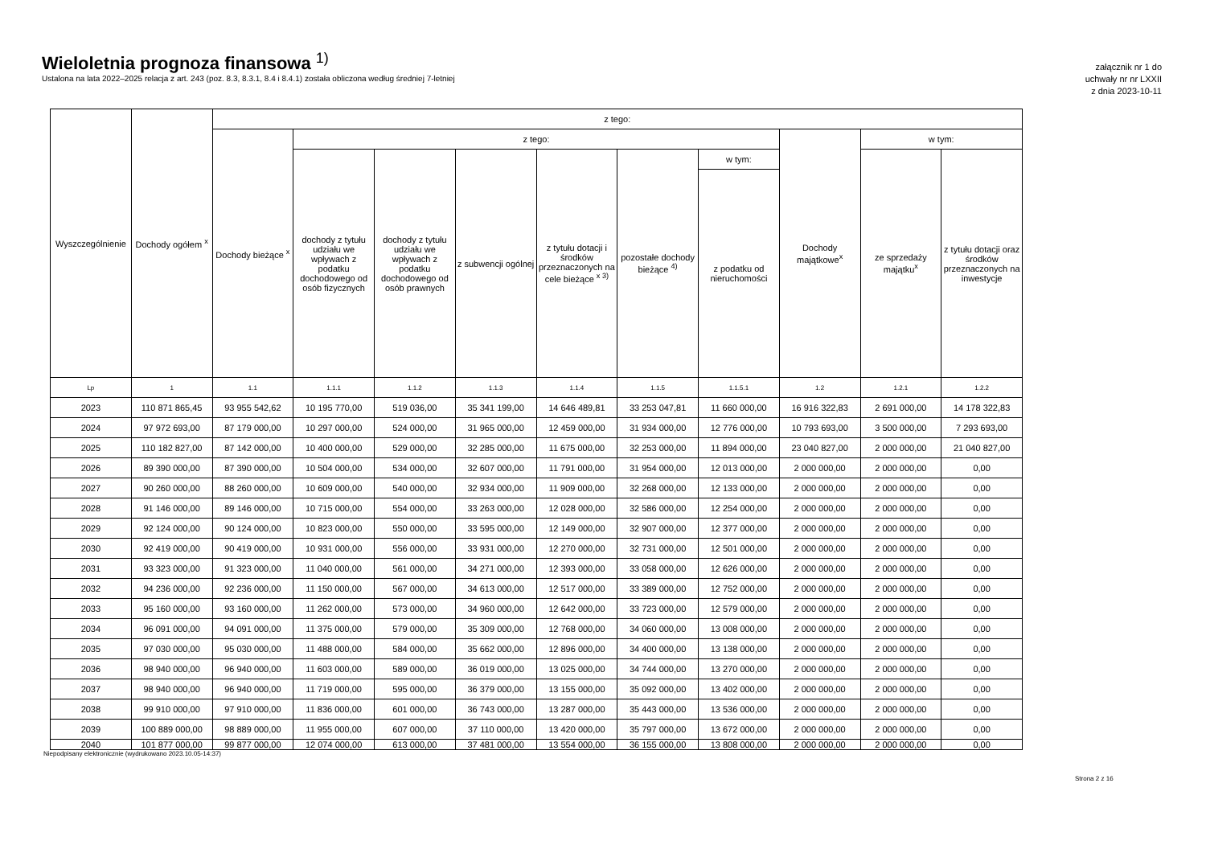Wieloletnia prognoza finansowa <sup>1)</sup>
Ustalona na lata 2022–2025 relacja z art. 243 (poz. 8.3, 8.3.1, 8.4 i 8.4.1) została obliczona według średniej 7-letniej
załącznik nr 1 do
uchwały nr nr LXXII
z dnia 2023-10-11
| Wyszczególnienie | Dochody ogółem <sup>x</sup> | z tego: | | | | | | | | | |
| --- | --- | --- | --- | --- | --- | --- | --- | --- | --- | --- | --- |
| | | Dochody bieżące <sup>x</sup> | z tego: | | | | | | Dochody majątkowe<sup>x</sup> | w tym: | |
| | | | dochody z tytułu udziału we wpływach z podatku dochodowego od osób fizycznych | dochody z tytułu udziału we wpływach z podatku dochodowego od osób prawnych | z subwencji ogólnej | z tytułu dotacji i środków przeznaczonych na cele bieżące <sup>x 3)</sup> | pozostałe dochody bieżące <sup>4)</sup> | w tym: | | ze sprzedaży majątku<sup>x</sup> | z tytułu dotacji oraz środków przeznaczonych na inwestycje |
| | | | | | | | | z podatku od nieruchomości | | | |
| Lp | 1 | 1.1 | 1.1.1 | 1.1.2 | 1.1.3 | 1.1.4 | 1.1.5 | 1.1.5.1 | 1.2 | 1.2.1 | 1.2.2 |
| 2023 | 110 871 865,45 | 93 955 542,62 | 10 195 770,00 | 519 036,00 | 35 341 199,00 | 14 646 489,81 | 33 253 047,81 | 11 660 000,00 | 16 916 322,83 | 2 691 000,00 | 14 178 322,83 |
| 2024 | 97 972 693,00 | 87 179 000,00 | 10 297 000,00 | 524 000,00 | 31 965 000,00 | 12 459 000,00 | 31 934 000,00 | 12 776 000,00 | 10 793 693,00 | 3 500 000,00 | 7 293 693,00 |
| 2025 | 110 182 827,00 | 87 142 000,00 | 10 400 000,00 | 529 000,00 | 32 285 000,00 | 11 675 000,00 | 32 253 000,00 | 11 894 000,00 | 23 040 827,00 | 2 000 000,00 | 21 040 827,00 |
| 2026 | 89 390 000,00 | 87 390 000,00 | 10 504 000,00 | 534 000,00 | 32 607 000,00 | 11 791 000,00 | 31 954 000,00 | 12 013 000,00 | 2 000 000,00 | 2 000 000,00 | 0,00 |
| 2027 | 90 260 000,00 | 88 260 000,00 | 10 609 000,00 | 540 000,00 | 32 934 000,00 | 11 909 000,00 | 32 268 000,00 | 12 133 000,00 | 2 000 000,00 | 2 000 000,00 | 0,00 |
| 2028 | 91 146 000,00 | 89 146 000,00 | 10 715 000,00 | 554 000,00 | 33 263 000,00 | 12 028 000,00 | 32 586 000,00 | 12 254 000,00 | 2 000 000,00 | 2 000 000,00 | 0,00 |
| 2029 | 92 124 000,00 | 90 124 000,00 | 10 823 000,00 | 550 000,00 | 33 595 000,00 | 12 149 000,00 | 32 907 000,00 | 12 377 000,00 | 2 000 000,00 | 2 000 000,00 | 0,00 |
| 2030 | 92 419 000,00 | 90 419 000,00 | 10 931 000,00 | 556 000,00 | 33 931 000,00 | 12 270 000,00 | 32 731 000,00 | 12 501 000,00 | 2 000 000,00 | 2 000 000,00 | 0,00 |
| 2031 | 93 323 000,00 | 91 323 000,00 | 11 040 000,00 | 561 000,00 | 34 271 000,00 | 12 393 000,00 | 33 058 000,00 | 12 626 000,00 | 2 000 000,00 | 2 000 000,00 | 0,00 |
| 2032 | 94 236 000,00 | 92 236 000,00 | 11 150 000,00 | 567 000,00 | 34 613 000,00 | 12 517 000,00 | 33 389 000,00 | 12 752 000,00 | 2 000 000,00 | 2 000 000,00 | 0,00 |
| 2033 | 95 160 000,00 | 93 160 000,00 | 11 262 000,00 | 573 000,00 | 34 960 000,00 | 12 642 000,00 | 33 723 000,00 | 12 579 000,00 | 2 000 000,00 | 2 000 000,00 | 0,00 |
| 2034 | 96 091 000,00 | 94 091 000,00 | 11 375 000,00 | 579 000,00 | 35 309 000,00 | 12 768 000,00 | 34 060 000,00 | 13 008 000,00 | 2 000 000,00 | 2 000 000,00 | 0,00 |
| 2035 | 97 030 000,00 | 95 030 000,00 | 11 488 000,00 | 584 000,00 | 35 662 000,00 | 12 896 000,00 | 34 400 000,00 | 13 138 000,00 | 2 000 000,00 | 2 000 000,00 | 0,00 |
| 2036 | 98 940 000,00 | 96 940 000,00 | 11 603 000,00 | 589 000,00 | 36 019 000,00 | 13 025 000,00 | 34 744 000,00 | 13 270 000,00 | 2 000 000,00 | 2 000 000,00 | 0,00 |
| 2037 | 98 940 000,00 | 96 940 000,00 | 11 719 000,00 | 595 000,00 | 36 379 000,00 | 13 155 000,00 | 35 092 000,00 | 13 402 000,00 | 2 000 000,00 | 2 000 000,00 | 0,00 |
| 2038 | 99 910 000,00 | 97 910 000,00 | 11 836 000,00 | 601 000,00 | 36 743 000,00 | 13 287 000,00 | 35 443 000,00 | 13 536 000,00 | 2 000 000,00 | 2 000 000,00 | 0,00 |
| 2039 | 100 889 000,00 | 98 889 000,00 | 11 955 000,00 | 607 000,00 | 37 110 000,00 | 13 420 000,00 | 35 797 000,00 | 13 672 000,00 | 2 000 000,00 | 2 000 000,00 | 0,00 |
| 2040 | 101 877 000,00 | 99 877 000,00 | 12 074 000,00 | 613 000,00 | 37 481 000,00 | 13 554 000,00 | 36 155 000,00 | 13 808 000,00 | 2 000 000,00 | 2 000 000,00 | 0,00 |
Niepodpisany elektronicznie (wydrukowano 2023.10.05-14:37)
Strona 2 z 16